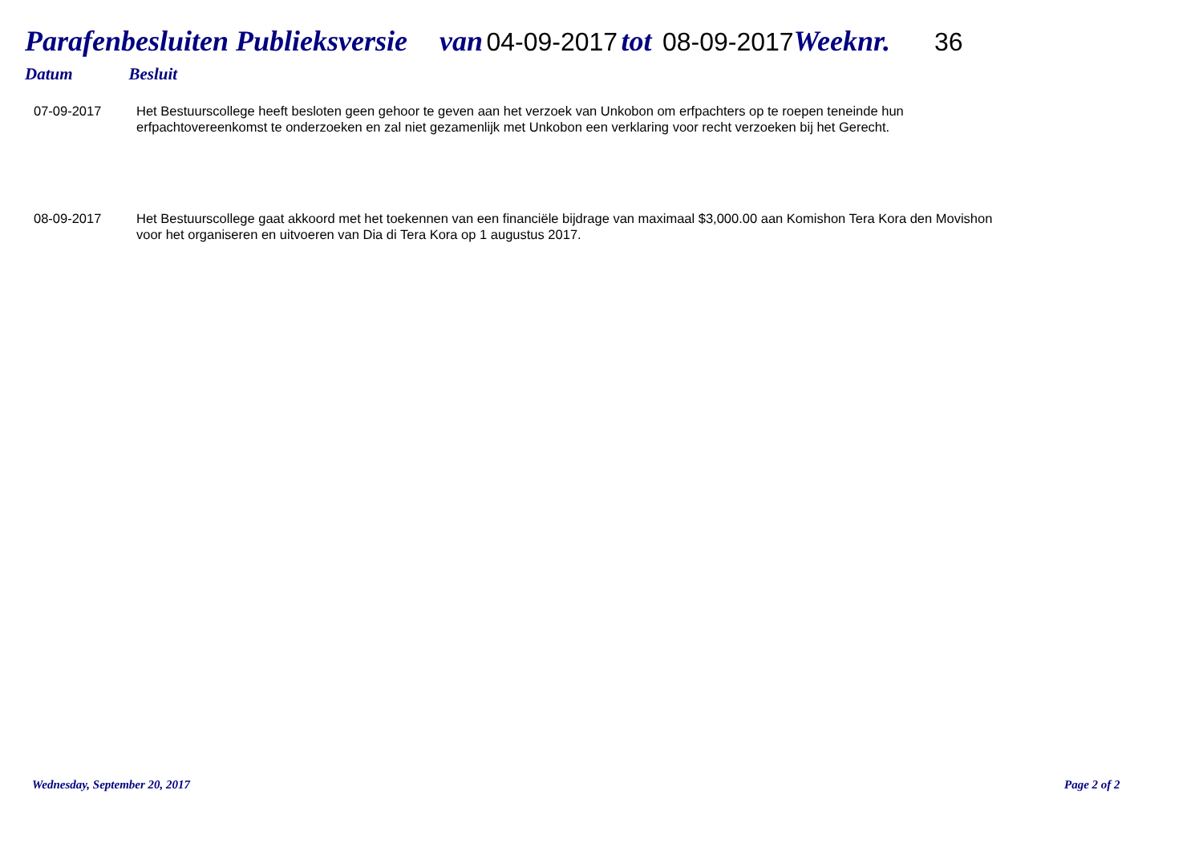Parafenbesluiten Publieksversie van 04-09-2017 tot 08-09-2017 Weeknr. 36
Datum Besluit
| 07-09-2017 | Het Bestuurscollege heeft besloten geen gehoor te geven aan het verzoek van Unkobon om erfpachters op te roepen teneinde hun erfpachtovereenkomst te onderzoeken en zal niet gezamenlijk met Unkobon een verklaring voor recht verzoeken bij het Gerecht. |
| 08-09-2017 | Het Bestuurscollege gaat akkoord met het toekennen van een financiële bijdrage van maximaal $3,000.00 aan Komishon Tera Kora den Movishon voor het organiseren en uitvoeren van Dia di Tera Kora op 1 augustus 2017. |
Wednesday, September 20, 2017 Page 2 of 2